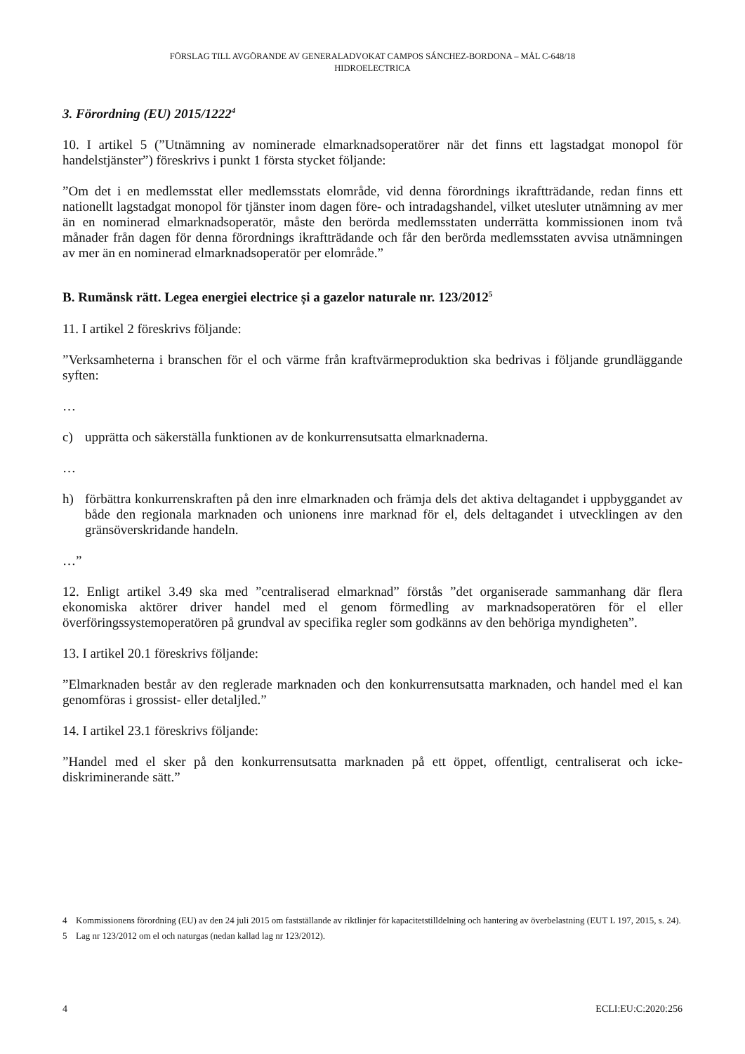FÖRSLAG TILL AVGÖRANDE AV GENERALADVOKAT CAMPOS SÁNCHEZ-BORDONA – MÅL C-648/18
HIDROELECTRICA
3. Förordning (EU) 2015/1222<sup>4</sup>
10. I artikel 5 (”Utnämning av nominerade elmarknadsoperatörer när det finns ett lagstadgat monopol för handelstjänster”) föreskrivs i punkt 1 första stycket följande:
”Om det i en medlemsstat eller medlemsstats elområde, vid denna förordnings ikraftträdande, redan finns ett nationellt lagstadgat monopol för tjänster inom dagen före- och intradagshandel, vilket utesluter utnämning av mer än en nominerad elmarknadsoperatör, måste den berörda medlemsstaten underrätta kommissionen inom två månader från dagen för denna förordnings ikraftträdande och får den berörda medlemsstaten avvisa utnämningen av mer än en nominerad elmarknadsoperatör per elområde.”
B. Rumänsk rätt. Legea energiei electrice și a gazelor naturale nr. 123/2012<sup>5</sup>
11. I artikel 2 föreskrivs följande:
”Verksamheterna i branschen för el och värme från kraftvärmeproduktion ska bedrivas i följande grundläggande syften:
…
c) upprätta och säkerställa funktionen av de konkurrensutsatta elmarknaderna.
…
h) förbättra konkurrenskraften på den inre elmarknaden och främja dels det aktiva deltagandet i uppbyggandet av både den regionala marknaden och unionens inre marknad för el, dels deltagandet i utvecklingen av den gränsöverskridande handeln.
…”
12. Enligt artikel 3.49 ska med ”centraliserad elmarknad” förstås ”det organiserade sammanhang där flera ekonomiska aktörer driver handel med el genom förmedling av marknadsoperatören för el eller överföringssystemoperatören på grundval av specifika regler som godkänns av den behöriga myndigheten”.
13. I artikel 20.1 föreskrivs följande:
”Elmarknaden består av den reglerade marknaden och den konkurrensutsatta marknaden, och handel med el kan genomföras i grossist- eller detaljled.”
14. I artikel 23.1 föreskrivs följande:
”Handel med el sker på den konkurrensutsatta marknaden på ett öppet, offentligt, centraliserat och icke-diskriminerande sätt.”
4 Kommissionens förordning (EU) av den 24 juli 2015 om fastställande av riktlinjer för kapacitetstilldelning och hantering av överbelastning (EUT L 197, 2015, s. 24).
5 Lag nr 123/2012 om el och naturgas (nedan kallad lag nr 123/2012).
4 ECLI:EU:C:2020:256